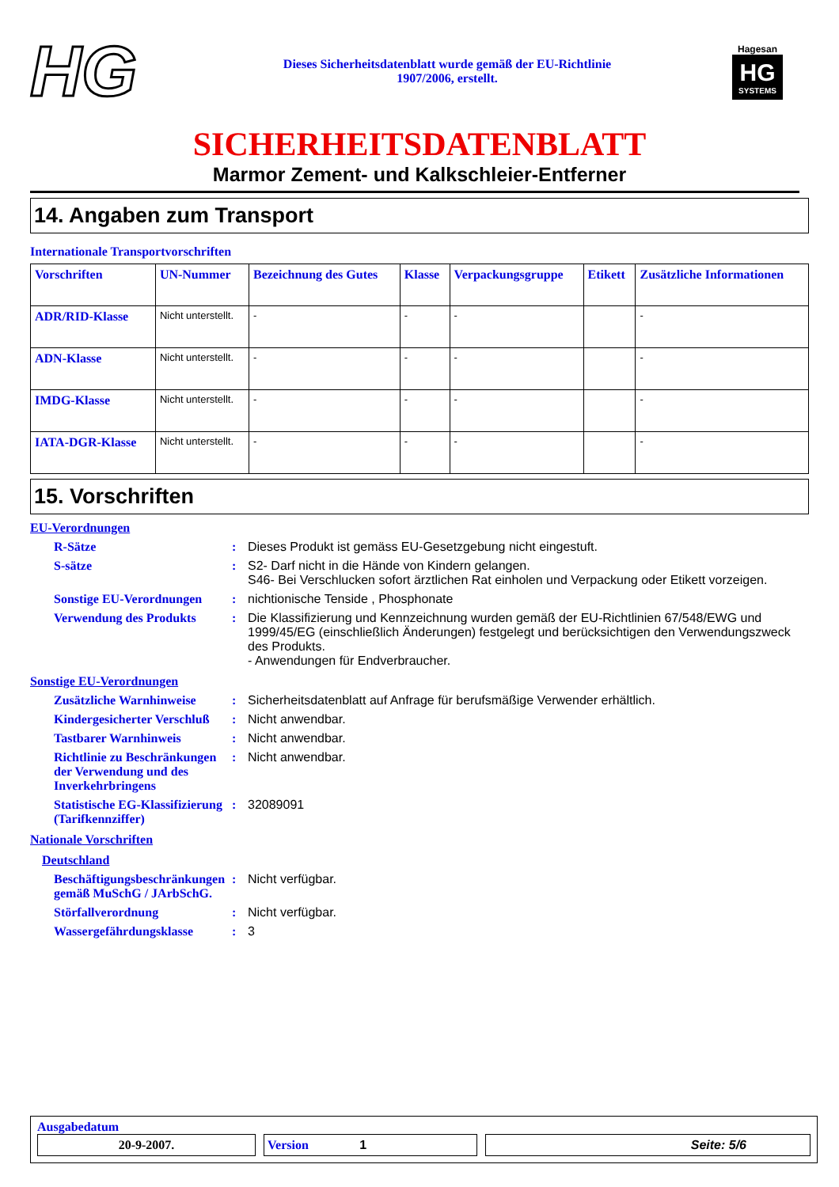HG
Dieses Sicherheitsdatenblatt wurde gemäß der EU-Richtlinie
1907/2006, erstellt.
Hagesan
HG
SYSTEMS
SICHERHEITSDATENBLATT
Marmor Zement- und Kalkschleier-Entferner
14. Angaben zum Transport
Internationale Transportvorschriften
| Vorschriften | UN-Nummer | Bezeichnung des Gutes | Klasse | Verpackungsgruppe | Etikett | Zusätzliche Informationen |
| --- | --- | --- | --- | --- | --- | --- |
| ADR/RID-Klasse | Nicht unterstellt. | - | - | - | | - |
| ADN-Klasse | Nicht unterstellt. | - | - | - | | - |
| IMDG-Klasse | Nicht unterstellt. | - | - | - | | - |
| IATA-DGR-Klasse | Nicht unterstellt. | - | - | - | | - |
15. Vorschriften
EU-Verordnungen
R-Sätze : Dieses Produkt ist gemäss EU-Gesetzgebung nicht eingestuft.
S-sätze : S2- Darf nicht in die Hände von Kindern gelangen.
S46- Bei Verschlucken sofort ärztlichen Rat einholen und Verpackung oder Etikett vorzeigen.
Sonstige EU-Verordnungen
: nichtionische Tenside , Phosphonate
Verwendung des Produkts : Die Klassifizierung und Kennzeichnung wurden gemäß der EU-Richtlinien 67/548/EWG und 1999/45/EG (einschließlich Änderungen) festgelegt und berücksichtigen den Verwendungszweck des Produkts.
- Anwendungen für Endverbraucher.
Sonstige EU-Verordnungen
Zusätzliche Warnhinweise
: Sicherheitsdatenblatt auf Anfrage für berufsmäßige Verwender erhältlich.
Kindergesicherter Verschluß
: Nicht anwendbar.
Tastbarer Warnhinweis : Nicht anwendbar.
Richtlinie zu Beschränkungen der Verwendung und des Inverkehrbringens
: Nicht anwendbar.
Statistische EG-Klassifizierung (Tarifkennziffer)
: 32089091
Nationale Vorschriften
Deutschland
Beschäftigungsbeschränkungen gemäß MuSchG / JArbSchG.
: Nicht verfügbar.
Störfallverordnung : Nicht verfügbar.
Wassergefährdungsklasse : 3
Ausgabedatum
20-9-2007. Version 1 Seite: 5/6